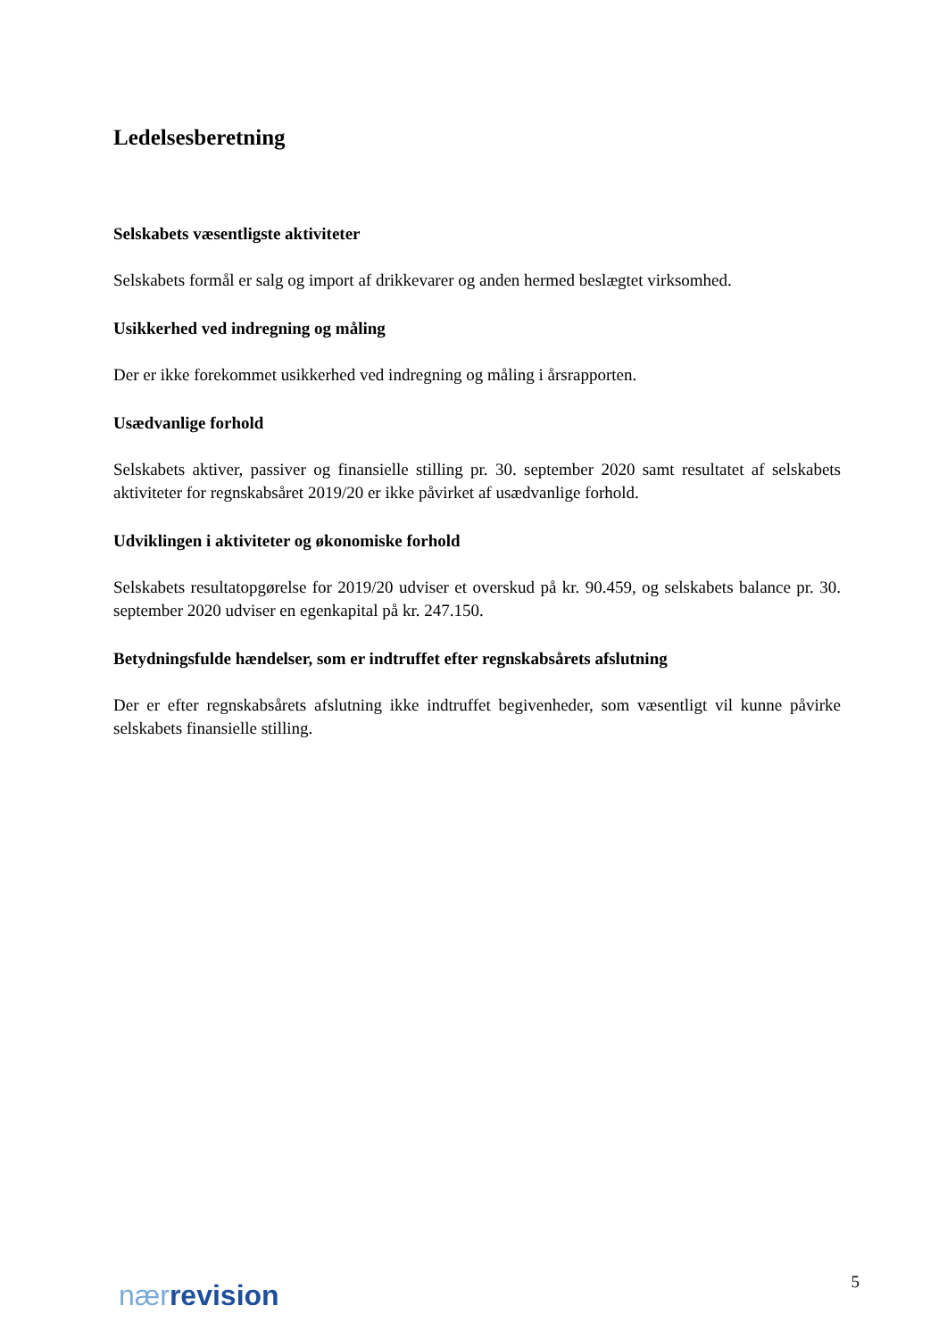Ledelsesberetning
Selskabets væsentligste aktiviteter
Selskabets formål er salg og import af drikkevarer og anden hermed beslægtet virksomhed.
Usikkerhed ved indregning og måling
Der er ikke forekommet usikkerhed ved indregning og måling i årsrapporten.
Usædvanlige forhold
Selskabets aktiver, passiver og finansielle stilling pr. 30. september 2020 samt resultatet af selskabets aktiviteter for regnskabsåret 2019/20 er ikke påvirket af usædvanlige forhold.
Udviklingen i aktiviteter og økonomiske forhold
Selskabets resultatopgørelse for 2019/20 udviser et overskud på kr. 90.459, og selskabets balance pr. 30. september 2020 udviser en egenkapital på kr. 247.150.
Betydningsfulde hændelser, som er indtruffet efter regnskabsårets afslutning
Der er efter regnskabsårets afslutning ikke indtruffet begivenheder, som væsentligt vil kunne påvirke selskabets finansielle stilling.
nær revision
5